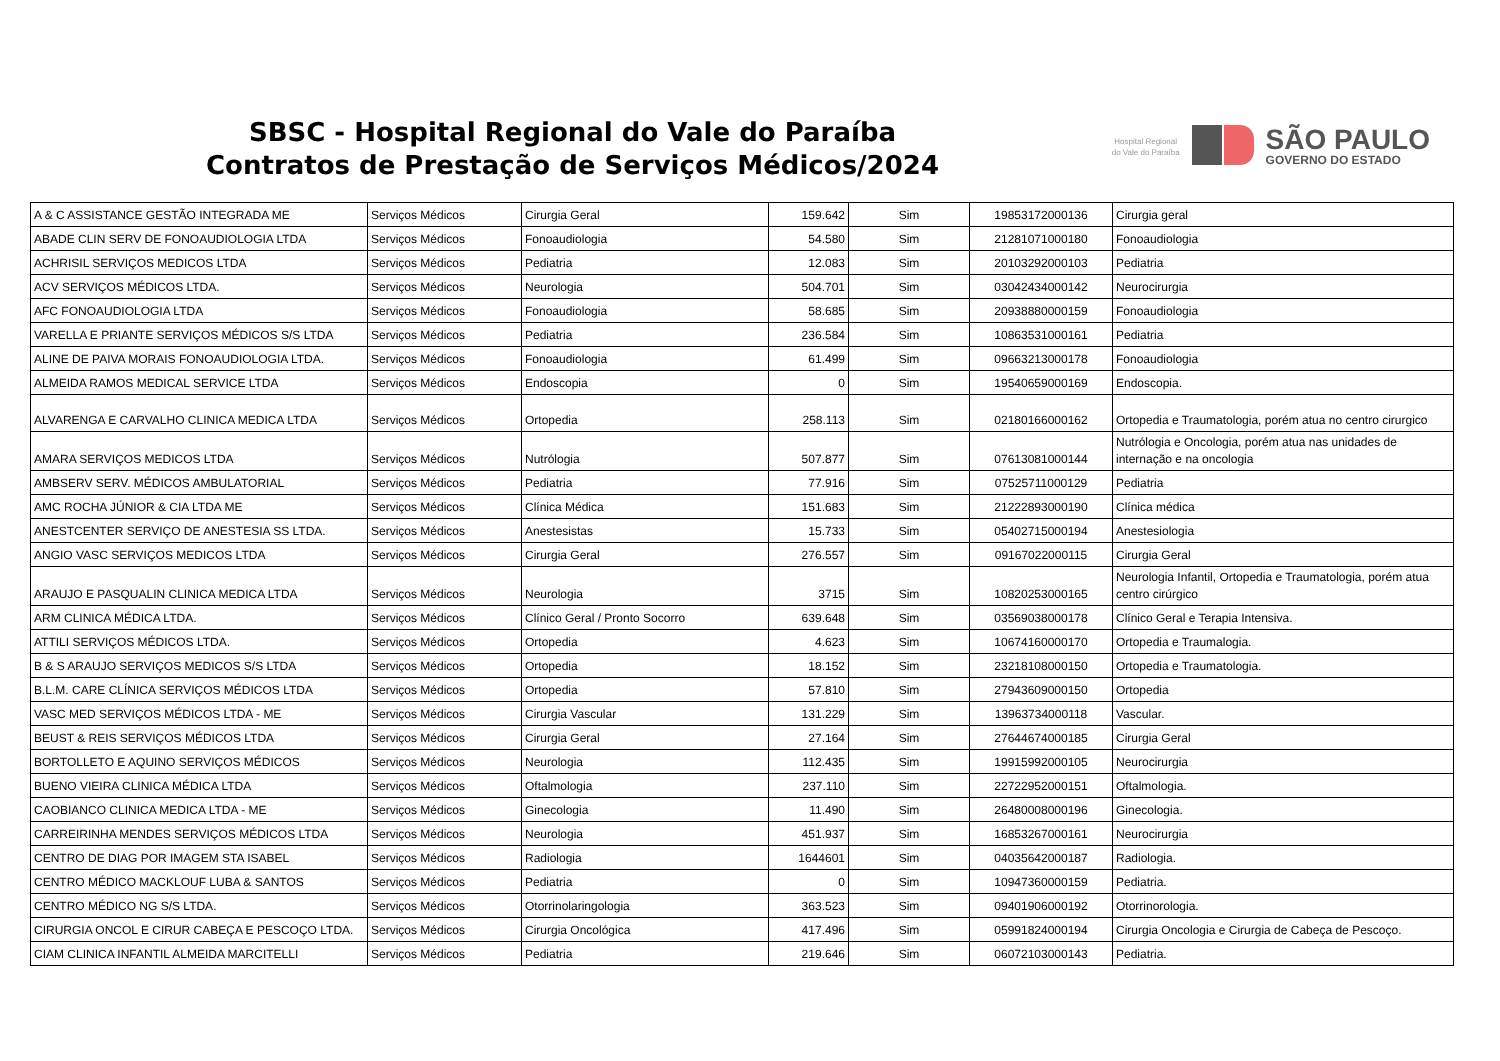SBSC - Hospital Regional do Vale do Paraíba
Contratos de Prestação de Serviços Médicos/2024
Hospital Regional
do Vale do Paraíba
SÃO PAULO
GOVERNO DO ESTADO
| A & C ASSISTANCE GESTÃO INTEGRADA ME | Serviços Médicos | Cirurgia Geral | 159.642 | Sim | 19853172000136 | Cirurgia geral |
| ABADE CLIN SERV DE FONOAUDIOLOGIA LTDA | Serviços Médicos | Fonoaudiologia | 54.580 | Sim | 21281071000180 | Fonoaudiologia |
| ACHRISIL SERVIÇOS MEDICOS LTDA | Serviços Médicos | Pediatria | 12.083 | Sim | 20103292000103 | Pediatria |
| ACV SERVIÇOS MÉDICOS LTDA. | Serviços Médicos | Neurologia | 504.701 | Sim | 03042434000142 | Neurocirurgia |
| AFC FONOAUDIOLOGIA LTDA | Serviços Médicos | Fonoaudiologia | 58.685 | Sim | 20938880000159 | Fonoaudiologia |
| VARELLA E PRIANTE SERVIÇOS MÉDICOS S/S LTDA | Serviços Médicos | Pediatria | 236.584 | Sim | 10863531000161 | Pediatria |
| ALINE DE PAIVA MORAIS FONOAUDIOLOGIA LTDA. | Serviços Médicos | Fonoaudiologia | 61.499 | Sim | 09663213000178 | Fonoaudiologia |
| ALMEIDA RAMOS MEDICAL SERVICE LTDA | Serviços Médicos | Endoscopia | 0 | Sim | 19540659000169 | Endoscopia. |
| ALVARENGA E CARVALHO CLINICA MEDICA LTDA | Serviços Médicos | Ortopedia | 258.113 | Sim | 02180166000162 | Ortopedia e Traumatologia, porém atua no centro cirurgico |
| AMARA SERVIÇOS MEDICOS LTDA | Serviços Médicos | Nutrólogia | 507.877 | Sim | 07613081000144 | Nutrólogia e Oncologia, porém atua nas unidades de internação e na oncologia |
| AMBSERV SERV. MÉDICOS AMBULATORIAL | Serviços Médicos | Pediatria | 77.916 | Sim | 07525711000129 | Pediatria |
| AMC ROCHA JÚNIOR & CIA LTDA ME | Serviços Médicos | Clínica Médica | 151.683 | Sim | 21222893000190 | Clínica médica |
| ANESTCENTER SERVIÇO DE ANESTESIA SS LTDA. | Serviços Médicos | Anestesistas | 15.733 | Sim | 05402715000194 | Anestesiologia |
| ANGIO VASC SERVIÇOS MEDICOS LTDA | Serviços Médicos | Cirurgia Geral | 276.557 | Sim | 09167022000115 | Cirurgia Geral |
| ARAUJO E PASQUALIN CLINICA MEDICA LTDA | Serviços Médicos | Neurologia | 3715 | Sim | 10820253000165 | Neurologia Infantil, Ortopedia e Traumatologia, porém atua centro cirúrgico |
| ARM CLINICA MÉDICA LTDA. | Serviços Médicos | Clínico Geral / Pronto Socorro | 639.648 | Sim | 03569038000178 | Clínico Geral e Terapia Intensiva. |
| ATTILI SERVIÇOS MÉDICOS LTDA. | Serviços Médicos | Ortopedia | 4.623 | Sim | 10674160000170 | Ortopedia e Traumalogia. |
| B & S ARAUJO SERVIÇOS MEDICOS S/S LTDA | Serviços Médicos | Ortopedia | 18.152 | Sim | 23218108000150 | Ortopedia e Traumatologia. |
| B.L.M. CARE CLÍNICA SERVIÇOS MÉDICOS LTDA | Serviços Médicos | Ortopedia | 57.810 | Sim | 27943609000150 | Ortopedia |
| VASC MED SERVIÇOS MÉDICOS LTDA - ME | Serviços Médicos | Cirurgia Vascular | 131.229 | Sim | 13963734000118 | Vascular. |
| BEUST & REIS SERVIÇOS MÉDICOS LTDA | Serviços Médicos | Cirurgia Geral | 27.164 | Sim | 27644674000185 | Cirurgia Geral |
| BORTOLLETO E AQUINO SERVIÇOS MÉDICOS | Serviços Médicos | Neurologia | 112.435 | Sim | 19915992000105 | Neurocirurgia |
| BUENO VIEIRA CLINICA MÉDICA LTDA | Serviços Médicos | Oftalmologia | 237.110 | Sim | 22722952000151 | Oftalmologia. |
| CAOBIANCO CLINICA MEDICA LTDA - ME | Serviços Médicos | Ginecologia | 11.490 | Sim | 26480008000196 | Ginecologia. |
| CARREIRINHA MENDES SERVIÇOS MÉDICOS LTDA | Serviços Médicos | Neurologia | 451.937 | Sim | 16853267000161 | Neurocirurgia |
| CENTRO DE DIAG POR IMAGEM STA ISABEL | Serviços Médicos | Radiologia | 1644601 | Sim | 04035642000187 | Radiologia. |
| CENTRO MÉDICO MACKLOUF LUBA & SANTOS | Serviços Médicos | Pediatria | 0 | Sim | 10947360000159 | Pediatria. |
| CENTRO MÉDICO NG S/S LTDA. | Serviços Médicos | Otorrinolaringologia | 363.523 | Sim | 09401906000192 | Otorrinorologia. |
| CIRURGIA ONCOL E CIRUR CABEÇA E PESCOÇO LTDA. | Serviços Médicos | Cirurgia Oncológica | 417.496 | Sim | 05991824000194 | Cirurgia Oncologia e Cirurgia de Cabeça de Pescoço. |
| CIAM CLINICA INFANTIL ALMEIDA MARCITELLI | Serviços Médicos | Pediatria | 219.646 | Sim | 06072103000143 | Pediatria. |